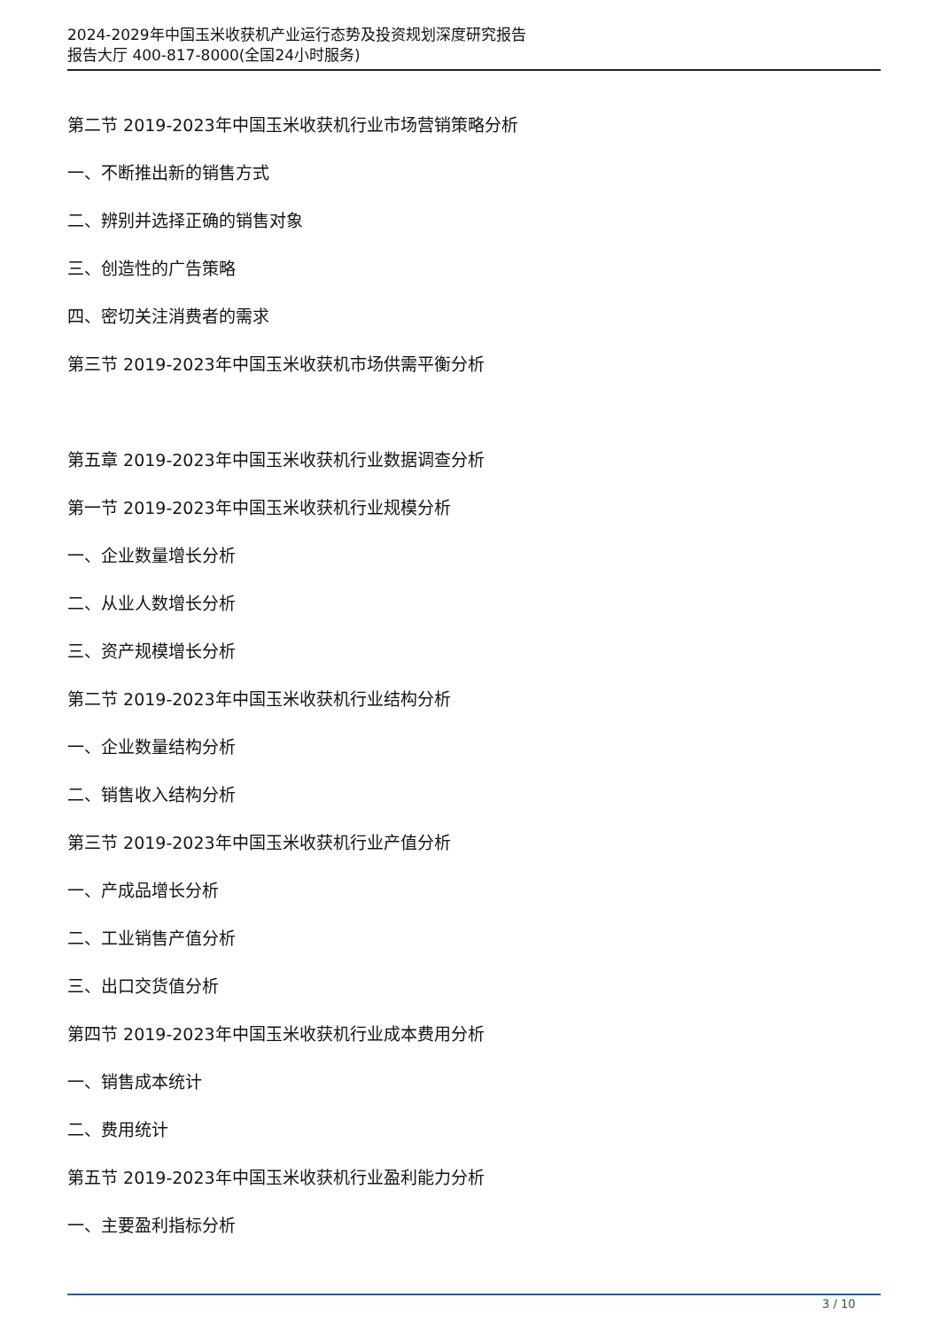2024-2029年中国玉米收获机产业运行态势及投资规划深度研究报告
报告大厅 400-817-8000(全国24小时服务)
第二节 2019-2023年中国玉米收获机行业市场营销策略分析
一、不断推出新的销售方式
二、辨别并选择正确的销售对象
三、创造性的广告策略
四、密切关注消费者的需求
第三节 2019-2023年中国玉米收获机市场供需平衡分析
第五章 2019-2023年中国玉米收获机行业数据调查分析
第一节 2019-2023年中国玉米收获机行业规模分析
一、企业数量增长分析
二、从业人数增长分析
三、资产规模增长分析
第二节 2019-2023年中国玉米收获机行业结构分析
一、企业数量结构分析
二、销售收入结构分析
第三节 2019-2023年中国玉米收获机行业产值分析
一、产成品增长分析
二、工业销售产值分析
三、出口交货值分析
第四节 2019-2023年中国玉米收获机行业成本费用分析
一、销售成本统计
二、费用统计
第五节 2019-2023年中国玉米收获机行业盈利能力分析
一、主要盈利指标分析
3 / 10